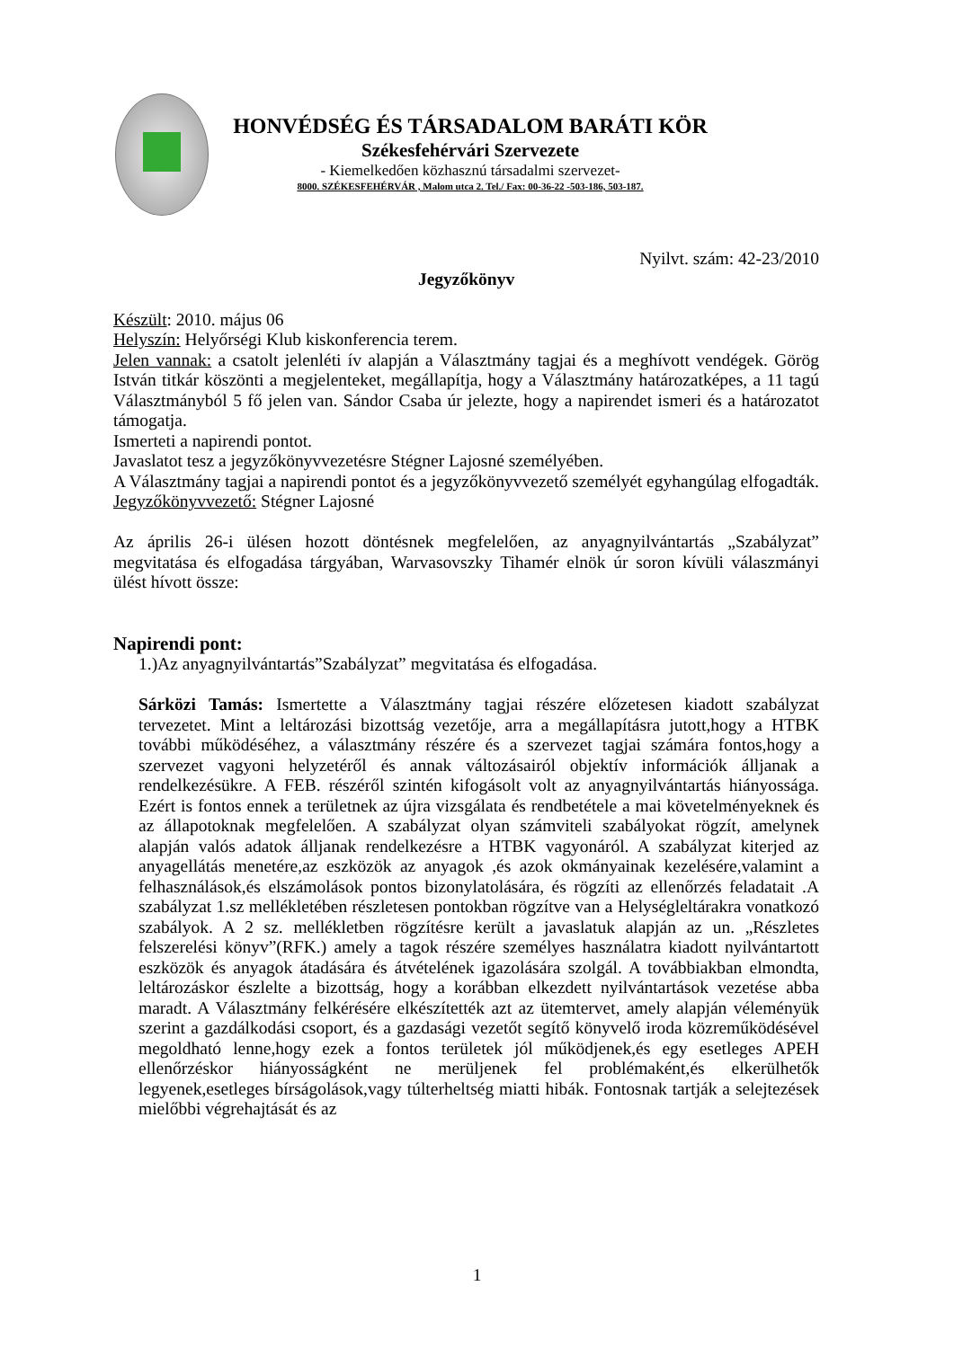HONVÉDSÉG ÉS TÁRSADALOM BARÁTI KÖR
Székesfehérvári Szervezete
- Kiemelkedően közhasznú társadalmi szervezet-
8000. SZÉKESFEHÉRVÁR , Malom utca 2. Tel./ Fax: 00-36-22 -503-186, 503-187.
Nyilvt. szám: 42-23/2010
Jegyzőkönyv
Készült: 2010. május 06
Helyszín: Helyőrségi Klub kiskonferencia terem.
Jelen vannak: a csatolt jelenléti ív alapján a Választmány tagjai és a meghívott vendégek. Görög István titkár köszönti a megjelenteket, megállapítja, hogy a Választmány határozatképes, a 11 tagú Választmányból 5 fő jelen van. Sándor Csaba úr jelezte, hogy a napirendet ismeri és a határozatot támogatja.
Ismerteti a napirendi pontot.
Javaslatot tesz a jegyzőkönyvvezetésre Stégner Lajosné személyében.
A Választmány tagjai a napirendi pontot és a jegyzőkönyvvezető személyét egyhangúlag elfogadták.
Jegyzőkönyvvezető: Stégner Lajosné
Az április 26-i ülésen hozott döntésnek megfelelően, az anyagnyilvántartás „Szabályzat” megvitatása és elfogadása tárgyában, Warvasovszky Tihamér elnök úr soron kívüli válaszmányi ülést hívott össze:
Napirendi pont:
1.)Az anyagnyilvántartás”Szabályzat” megvitatása és elfogadása.
Sárközi Tamás: Ismertette a Választmány tagjai részére előzetesen kiadott szabályzat tervezetet. Mint a leltározási bizottság vezetője, arra a megállapításra jutott,hogy a HTBK további működéséhez, a választmány részére és a szervezet tagjai számára fontos,hogy a szervezet vagyoni helyzetéről és annak változásairól objektív információk álljanak a rendelkezésükre. A FEB. részéről szintén kifogásolt volt az anyagnyilvántartás hiányossága. Ezért is fontos ennek a területnek az újra vizsgálata és rendbetétele a mai követelményeknek és az állapotoknak megfelelően. A szabályzat olyan számviteli szabályokat rögzít, amelynek alapján valós adatok álljanak rendelkezésre a HTBK vagyonáról. A szabályzat kiterjed az anyagellátás menetére,az eszközök az anyagok ,és azok okmányainak kezelésére,valamint a felhasználások,és elszámolások pontos bizonylatolására, és rögzíti az ellenőrzés feladatait .A szabályzat 1.sz mellékletében részletesen pontokban rögzítve van a Helységleltárakra vonatkozó szabályok. A 2 sz. mellékletben rögzítésre került a javaslatuk alapján az un. „Részletes felszerelési könyv”(RFK.) amely a tagok részére személyes használatra kiadott nyilvántartott eszközök és anyagok átadására és átvételének igazolására szolgál. A továbbiakban elmondta, leltározáskor észlelte a bizottság, hogy a korábban elkezdett nyilvántartások vezetése abba maradt. A Választmány felkérésére elkészítették azt az ütemtervet, amely alapján véleményük szerint a gazdálkodási csoport, és a gazdasági vezetőt segítő könyvelő iroda közreműködésével megoldható lenne,hogy ezek a fontos területek jól működjenek,és egy esetleges APEH ellenőrzéskor hiányosságként ne merüljenek fel problémaként,és elkerülhetők legyenek,esetleges bírságolások,vagy túlterheltség miatti hibák. Fontosnak tartják a selejtezések mielőbbi végrehajtását és az
1